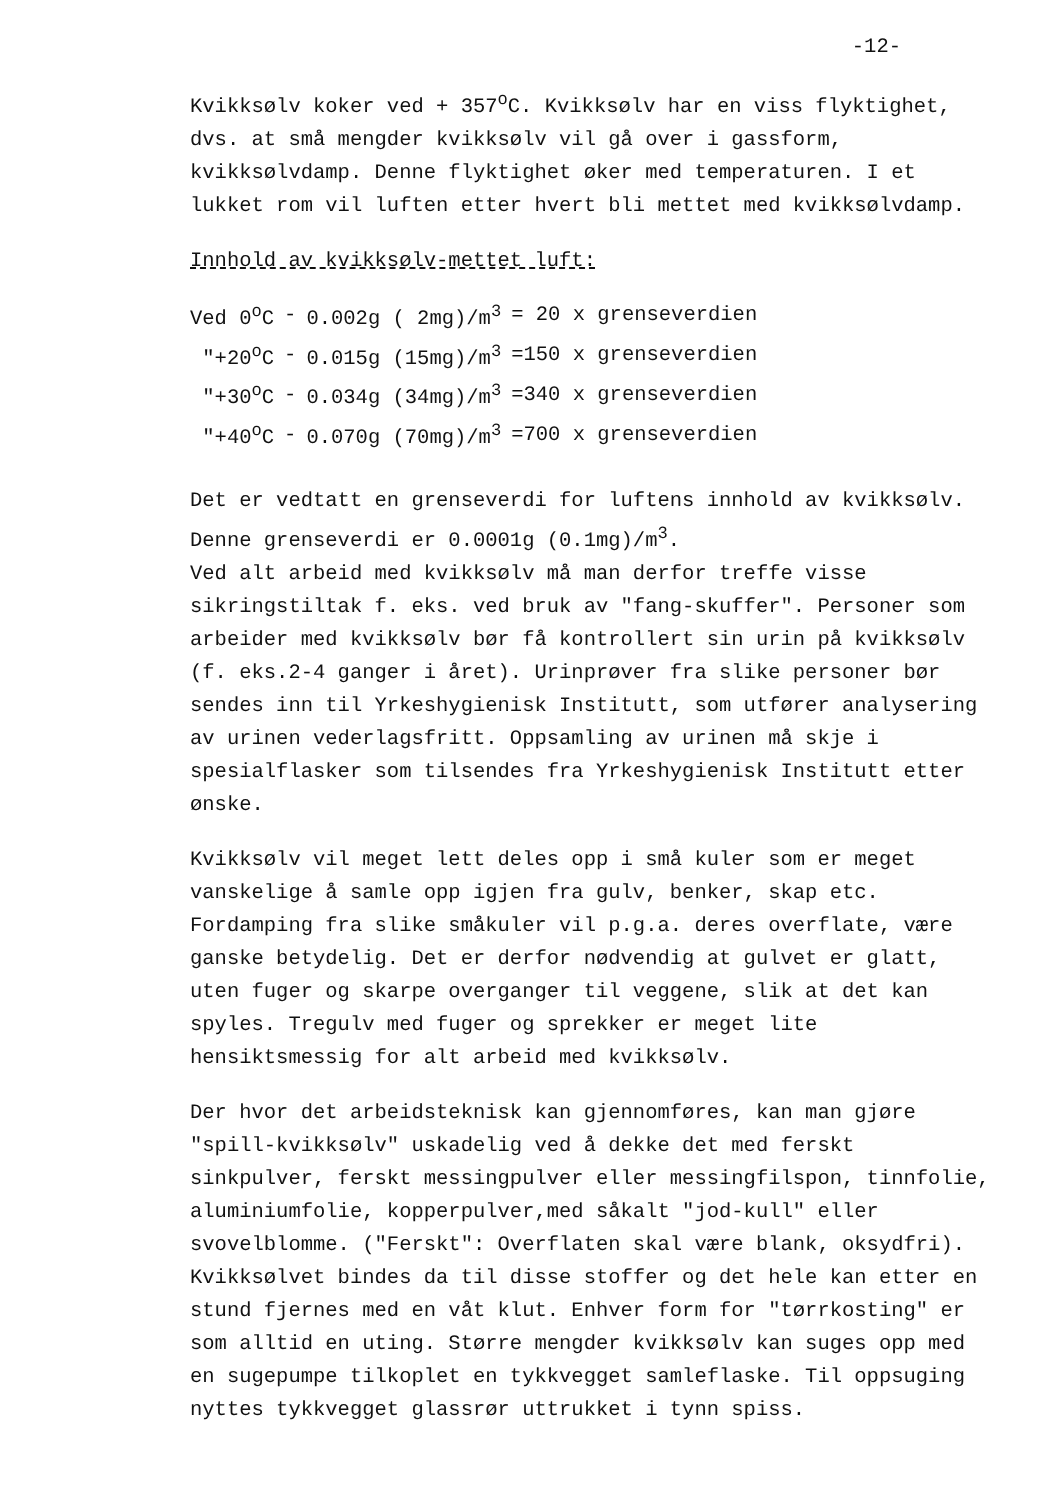-12-
Kvikksølv koker ved + 357<sup>o</sup>C. Kvikksølv har en viss flyktighet, dvs. at små mengder kvikksølv vil gå over i gassform, kvikksølvdamp. Denne flyktighet øker med temperaturen. I et lukket rom vil luften etter hvert bli mettet med kvikksølvdamp.
Innhold av kvikksølv-mettet luft:
| Ved 0<sup>o</sup>C | - | 0.002g ( 2mg)/m<sup>3</sup> | = 20 x grenseverdien |
| "+20<sup>o</sup>C | - | 0.015g (15mg)/m<sup>3</sup> | =150 x grenseverdien |
| "+30<sup>o</sup>C | - | 0.034g (34mg)/m<sup>3</sup> | =340 x grenseverdien |
| "+40<sup>o</sup>C | - | 0.070g (70mg)/m<sup>3</sup> | =700 x grenseverdien |
Det er vedtatt en grenseverdi for luftens innhold av kvikksølv. Denne grenseverdi er 0.0001g (0.1mg)/m<sup>3</sup>.
Ved alt arbeid med kvikksølv må man derfor treffe visse sikringstiltak f. eks. ved bruk av "fang-skuffer". Personer som arbeider med kvikksølv bør få kontrollert sin urin på kvikksølv (f. eks.2-4 ganger i året). Urinprøver fra slike personer bør sendes inn til Yrkeshygienisk Institutt, som utfører analysering av urinen vederlagsfritt. Oppsamling av urinen må skje i spesialflasker som tilsendes fra Yrkeshygienisk Institutt etter ønske.
Kvikksølv vil meget lett deles opp i små kuler som er meget vanskelige å samle opp igjen fra gulv, benker, skap etc. Fordamping fra slike småkuler vil p.g.a. deres overflate, være ganske betydelig. Det er derfor nødvendig at gulvet er glatt, uten fuger og skarpe overganger til veggene, slik at det kan spyles. Tregulv med fuger og sprekker er meget lite hensiktsmessig for alt arbeid med kvikksølv.
Der hvor det arbeidsteknisk kan gjennomføres, kan man gjøre "spill-kvikksølv" uskadelig ved å dekke det med ferskt sinkpulver, ferskt messingpulver eller messingfilspon, tinnfolie, aluminiumfolie, kopperpulver,med såkalt "jod-kull" eller svovelblomme. ("Ferskt": Overflaten skal være blank, oksydfri). Kvikksølvet bindes da til disse stoffer og det hele kan etter en stund fjernes med en våt klut. Enhver form for "tørrkosting" er som alltid en uting. Større mengder kvikksølv kan suges opp med en sugepumpe tilkoplet en tykkvegget samleflaske. Til oppsuging nyttes tykkvegget glassrør uttrukket i tynn spiss.